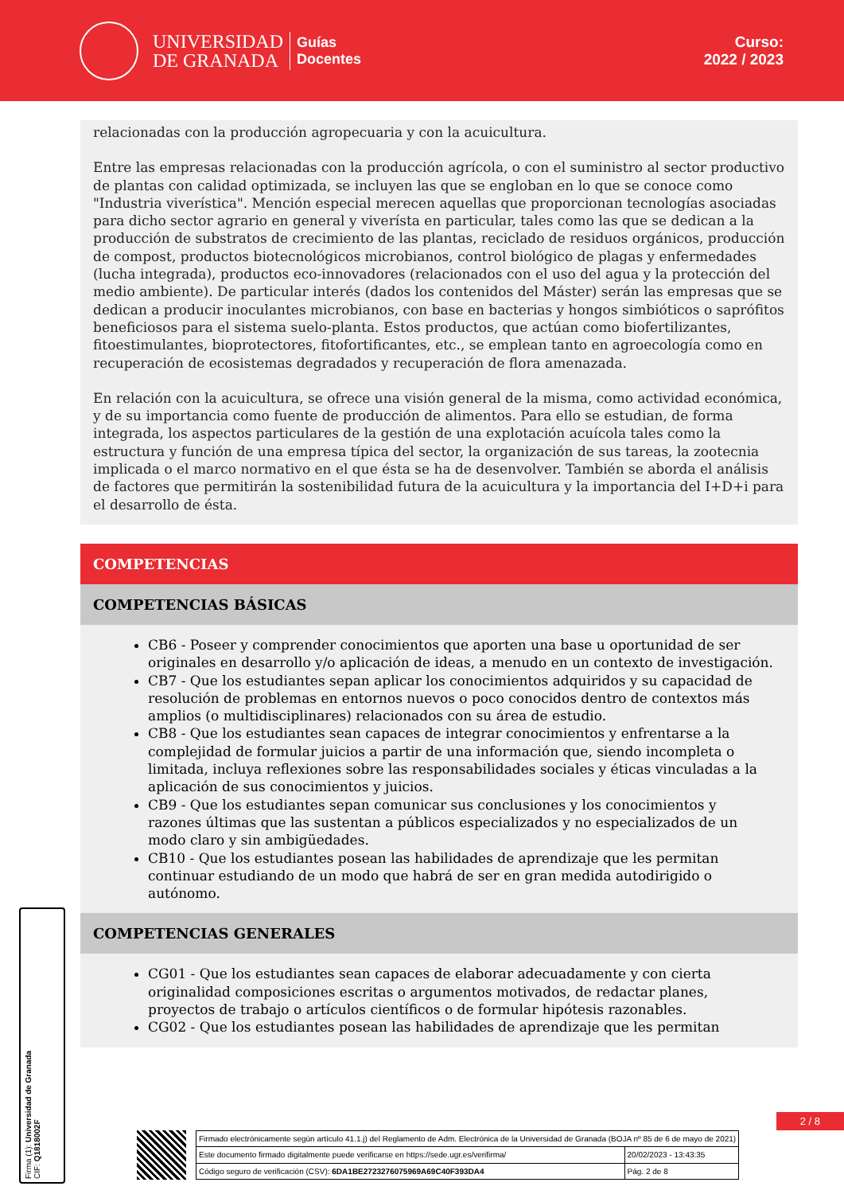UNIVERSIDAD
DE GRANADA
Guías
Docentes
Curso:
2022 / 2023
relacionadas con la producción agropecuaria y con la acuicultura.
Entre las empresas relacionadas con la producción agrícola, o con el suministro al sector productivo de plantas con calidad optimizada, se incluyen las que se engloban en lo que se conoce como "Industria viverística". Mención especial merecen aquellas que proporcionan tecnologías asociadas para dicho sector agrario en general y viverísta en particular, tales como las que se dedican a la producción de substratos de crecimiento de las plantas, reciclado de residuos orgánicos, producción de compost, productos biotecnológicos microbianos, control biológico de plagas y enfermedades (lucha integrada), productos eco-innovadores (relacionados con el uso del agua y la protección del medio ambiente). De particular interés (dados los contenidos del Máster) serán las empresas que se dedican a producir inoculantes microbianos, con base en bacterias y hongos simbióticos o saprófitos beneficiosos para el sistema suelo-planta. Estos productos, que actúan como biofertilizantes, fitoestimulantes, bioprotectores, fitofortificantes, etc., se emplean tanto en agroecología como en recuperación de ecosistemas degradados y recuperación de flora amenazada.
En relación con la acuicultura, se ofrece una visión general de la misma, como actividad económica, y de su importancia como fuente de producción de alimentos. Para ello se estudian, de forma integrada, los aspectos particulares de la gestión de una explotación acuícola tales como la estructura y función de una empresa típica del sector, la organización de sus tareas, la zootecnia implicada o el marco normativo en el que ésta se ha de desenvolver. También se aborda el análisis de factores que permitirán la sostenibilidad futura de la acuicultura y la importancia del I+D+i para el desarrollo de ésta.
COMPETENCIAS
COMPETENCIAS BÁSICAS
CB6 - Poseer y comprender conocimientos que aporten una base u oportunidad de ser originales en desarrollo y/o aplicación de ideas, a menudo en un contexto de investigación.
CB7 - Que los estudiantes sepan aplicar los conocimientos adquiridos y su capacidad de resolución de problemas en entornos nuevos o poco conocidos dentro de contextos más amplios (o multidisciplinares) relacionados con su área de estudio.
CB8 - Que los estudiantes sean capaces de integrar conocimientos y enfrentarse a la complejidad de formular juicios a partir de una información que, siendo incompleta o limitada, incluya reflexiones sobre las responsabilidades sociales y éticas vinculadas a la aplicación de sus conocimientos y juicios.
CB9 - Que los estudiantes sepan comunicar sus conclusiones y los conocimientos y razones últimas que las sustentan a públicos especializados y no especializados de un modo claro y sin ambigüedades.
CB10 - Que los estudiantes posean las habilidades de aprendizaje que les permitan continuar estudiando de un modo que habrá de ser en gran medida autodirigido o autónomo.
COMPETENCIAS GENERALES
CG01 - Que los estudiantes sean capaces de elaborar adecuadamente y con cierta originalidad composiciones escritas o argumentos motivados, de redactar planes, proyectos de trabajo o artículos científicos o de formular hipótesis razonables.
CG02 - Que los estudiantes posean las habilidades de aprendizaje que les permitan
Firma (1): Universidad de Granada
CIF: Q1818002F
2 / 8
| Firmado electrónicamente según artículo 41.1.j) del Reglamento de Adm. Electrónica de la Universidad de Granada (BOJA nº 85 de 6 de mayo de 2021) | |
| Este documento firmado digitalmente puede verificarse en https://sede.ugr.es/verifirma/ | 20/02/2023 - 13:43:35 |
| Código seguro de verificación (CSV): 6DA1BE2723276075969A69C40F393DA4 | Pág. 2 de 8 |